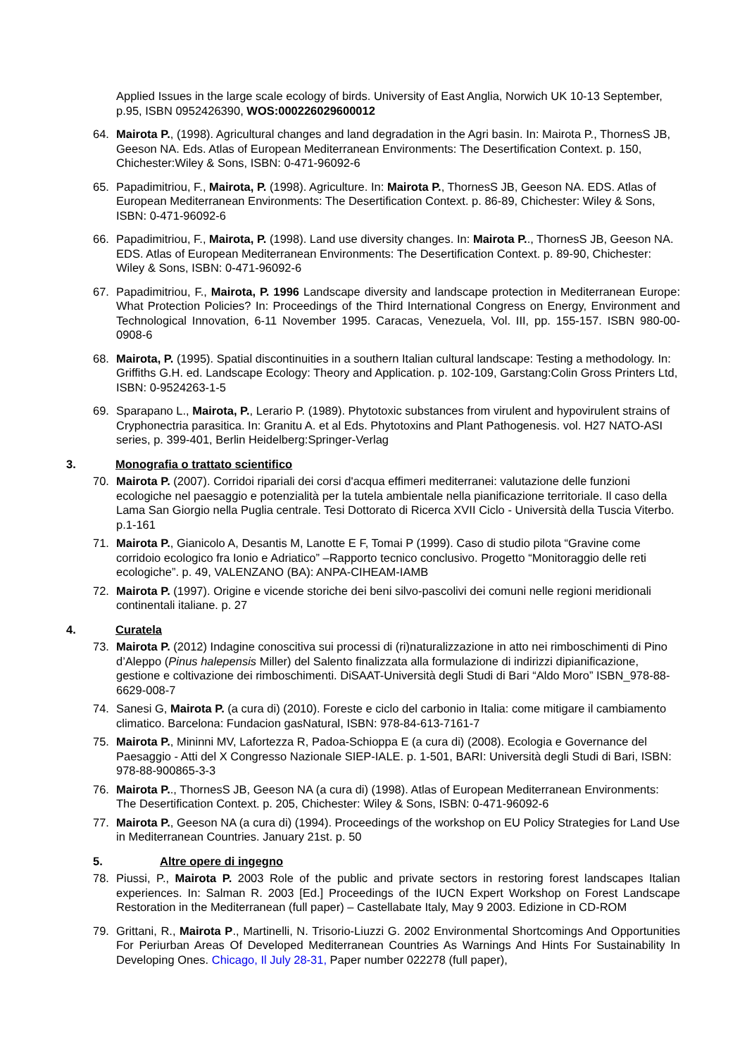Applied Issues in the large scale ecology of birds. University of East Anglia, Norwich UK 10-13 September, p.95, ISBN 0952426390, WOS:000226029600012
64. Mairota P., (1998). Agricultural changes and land degradation in the Agri basin. In: Mairota P., ThornesS JB, Geeson NA. Eds. Atlas of European Mediterranean Environments: The Desertification Context. p. 150, Chichester:Wiley & Sons, ISBN: 0-471-96092-6
65. Papadimitriou, F., Mairota, P. (1998). Agriculture. In: Mairota P., ThornesS JB, Geeson NA. EDS. Atlas of European Mediterranean Environments: The Desertification Context. p. 86-89, Chichester: Wiley & Sons, ISBN: 0-471-96092-6
66. Papadimitriou, F., Mairota, P. (1998). Land use diversity changes. In: Mairota P.., ThornesS JB, Geeson NA. EDS. Atlas of European Mediterranean Environments: The Desertification Context. p. 89-90, Chichester: Wiley & Sons, ISBN: 0-471-96092-6
67. Papadimitriou, F., Mairota, P. 1996 Landscape diversity and landscape protection in Mediterranean Europe: What Protection Policies? In: Proceedings of the Third International Congress on Energy, Environment and Technological Innovation, 6-11 November 1995. Caracas, Venezuela, Vol. III, pp. 155-157. ISBN 980-00-0908-6
68. Mairota, P. (1995). Spatial discontinuities in a southern Italian cultural landscape: Testing a methodology. In: Griffiths G.H. ed. Landscape Ecology: Theory and Application. p. 102-109, Garstang:Colin Gross Printers Ltd, ISBN: 0-9524263-1-5
69. Sparapano L., Mairota, P., Lerario P. (1989). Phytotoxic substances from virulent and hypovirulent strains of Cryphonectria parasitica. In: Granitu A. et al Eds. Phytotoxins and Plant Pathogenesis. vol. H27 NATO-ASI series, p. 399-401, Berlin Heidelberg:Springer-Verlag
3. Monografia o trattato scientifico
70. Mairota P. (2007). Corridoi ripariali dei corsi d'acqua effimeri mediterranei: valutazione delle funzioni ecologiche nel paesaggio e potenzialità per la tutela ambientale nella pianificazione territoriale. Il caso della Lama San Giorgio nella Puglia centrale. Tesi Dottorato di Ricerca XVII Ciclo - Università della Tuscia Viterbo. p.1-161
71. Mairota P., Gianicolo A, Desantis M, Lanotte E F, Tomai P (1999). Caso di studio pilota “Gravine come corridoio ecologico fra Ionio e Adriatico” –Rapporto tecnico conclusivo. Progetto “Monitoraggio delle reti ecologiche”. p. 49, VALENZANO (BA): ANPA-CIHEAM-IAMB
72. Mairota P. (1997). Origine e vicende storiche dei beni silvo-pascolivi dei comuni nelle regioni meridionali continentali italiane. p. 27
4. Curatela
73. Mairota P. (2012) Indagine conoscitiva sui processi di (ri)naturalizzazione in atto nei rimboschimenti di Pino d’Aleppo (Pinus halepensis Miller) del Salento finalizzata alla formulazione di indirizzi dipianificazione, gestione e coltivazione dei rimboschimenti. DiSAAT-Università degli Studi di Bari “Aldo Moro” ISBN_978-88-6629-008-7
74. Sanesi G, Mairota P. (a cura di) (2010). Foreste e ciclo del carbonio in Italia: come mitigare il cambiamento climatico. Barcelona: Fundacion gasNatural, ISBN: 978-84-613-7161-7
75. Mairota P., Mininni MV, Lafortezza R, Padoa-Schioppa E (a cura di) (2008). Ecologia e Governance del Paesaggio - Atti del X Congresso Nazionale SIEP-IALE. p. 1-501, BARI: Università degli Studi di Bari, ISBN: 978-88-900865-3-3
76. Mairota P.., ThornesS JB, Geeson NA (a cura di) (1998). Atlas of European Mediterranean Environments: The Desertification Context. p. 205, Chichester: Wiley & Sons, ISBN: 0-471-96092-6
77. Mairota P., Geeson NA (a cura di) (1994). Proceedings of the workshop on EU Policy Strategies for Land Use in Mediterranean Countries. January 21st. p. 50
5. Altre opere di ingegno
78. Piussi, P., Mairota P. 2003 Role of the public and private sectors in restoring forest landscapes Italian experiences. In: Salman R. 2003 [Ed.] Proceedings of the IUCN Expert Workshop on Forest Landscape Restoration in the Mediterranean (full paper) – Castellabate Italy, May 9 2003. Edizione in CD-ROM
79. Grittani, R., Mairota P., Martinelli, N. Trisorio-Liuzzi G. 2002 Environmental Shortcomings And Opportunities For Periurban Areas Of Developed Mediterranean Countries As Warnings And Hints For Sustainability In Developing Ones. Chicago, Il July 28-31, Paper number 022278 (full paper),